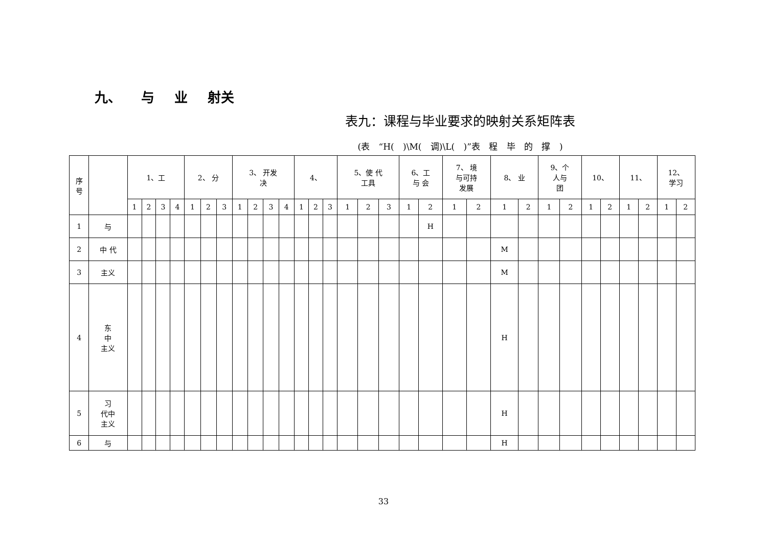九、 与 业 射关
表九：课程与毕业要求的映射关系矩阵表
(表 “H( )\M( 调)\L( )”表 程 毕 的 撑 )
| 序 号 | | 1、工 | | | | 2、 分 | | | 3、 开发 决 | | | | 4、 | | | 5、使 代 工具 | | | 6、工 与 会 | | 7、 境 与可持 发展 | | 8、 业 | | 9、个 人与 团 | | 10、 | | 11、 | | 12、 学习 | |
| --- | --- | --- | --- | --- | --- | --- | --- | --- | --- | --- | --- | --- | --- | --- | --- | --- | --- | --- | --- | --- | --- | --- | --- | --- | --- | --- | --- | --- | --- | --- | --- | --- |
| | | 1 | 2 | 3 | 4 | 1 | 2 | 3 | 1 | 2 | 3 | 4 | 1 | 2 | 3 | 1 | 2 | 3 | 1 | 2 | 1 | 2 | 1 | 2 | 1 | 2 | 1 | 2 | 1 | 2 | 1 | 2 |
| 1 | 与 | | | | | | | | | | | | | | | | | | | H | | | | | | | | | | | | |
| 2 | 中 代 | | | | | | | | | | | | | | | | | | | | | | M | | | | | | | | | |
| 3 | 主义 | | | | | | | | | | | | | | | | | | | | | | M | | | | | | | | | |
| 4 | 东 中 主义 | | | | | | | | | | | | | | | | | | | | | | H | | | | | | | | | |
| 5 | 习 代中 主义 | | | | | | | | | | | | | | | | | | | | | | H | | | | | | | | | |
| 6 | 与 | | | | | | | | | | | | | | | | | | | | | | H | | | | | | | | | |
33